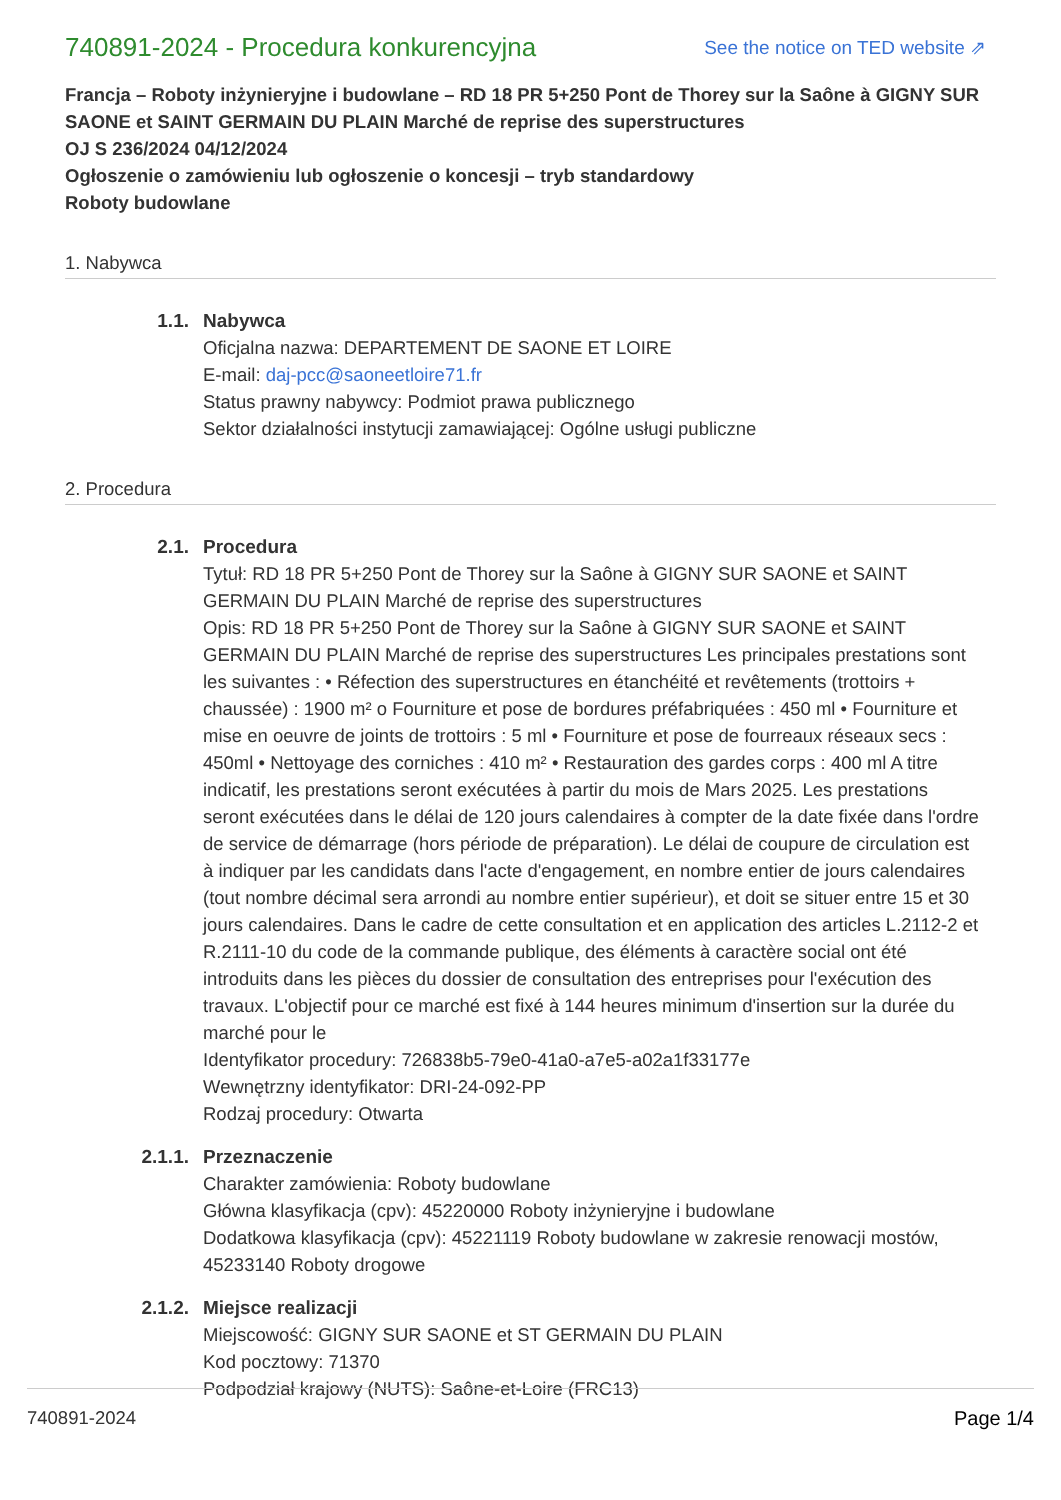740891-2024 - Procedura konkurencyjna
See the notice on TED website ⇗
Francja – Roboty inżynieryjne i budowlane – RD 18 PR 5+250 Pont de Thorey sur la Saône à GIGNY SUR SAONE et SAINT GERMAIN DU PLAIN Marché de reprise des superstructures
OJ S 236/2024 04/12/2024
Ogłoszenie o zamówieniu lub ogłoszenie o koncesji – tryb standardowy
Roboty budowlane
1. Nabywca
1.1. Nabywca
Oficjalna nazwa: DEPARTEMENT DE SAONE ET LOIRE
E-mail: daj-pcc@saoneetloire71.fr
Status prawny nabywcy: Podmiot prawa publicznego
Sektor działalności instytucji zamawiającej: Ogólne usługi publiczne
2. Procedura
2.1. Procedura
Tytuł: RD 18 PR 5+250 Pont de Thorey sur la Saône à GIGNY SUR SAONE et SAINT GERMAIN DU PLAIN Marché de reprise des superstructures
Opis: RD 18 PR 5+250 Pont de Thorey sur la Saône à GIGNY SUR SAONE et SAINT GERMAIN DU PLAIN Marché de reprise des superstructures Les principales prestations sont les suivantes : • Réfection des superstructures en étanchéité et revêtements (trottoirs + chaussée) : 1900 m² o Fourniture et pose de bordures préfabriquées : 450 ml • Fourniture et mise en oeuvre de joints de trottoirs : 5 ml • Fourniture et pose de fourreaux réseaux secs : 450ml • Nettoyage des corniches : 410 m² • Restauration des gardes corps : 400 ml A titre indicatif, les prestations seront exécutées à partir du mois de Mars 2025. Les prestations seront exécutées dans le délai de 120 jours calendaires à compter de la date fixée dans l'ordre de service de démarrage (hors période de préparation). Le délai de coupure de circulation est à indiquer par les candidats dans l'acte d'engagement, en nombre entier de jours calendaires (tout nombre décimal sera arrondi au nombre entier supérieur), et doit se situer entre 15 et 30 jours calendaires. Dans le cadre de cette consultation et en application des articles L.2112-2 et R.2111-10 du code de la commande publique, des éléments à caractère social ont été introduits dans les pièces du dossier de consultation des entreprises pour l'exécution des travaux. L'objectif pour ce marché est fixé à 144 heures minimum d'insertion sur la durée du marché pour le
Identyfikator procedury: 726838b5-79e0-41a0-a7e5-a02a1f33177e
Wewnętrzny identyfikator: DRI-24-092-PP
Rodzaj procedury: Otwarta
2.1.1. Przeznaczenie
Charakter zamówienia: Roboty budowlane
Główna klasyfikacja (cpv): 45220000 Roboty inżynieryjne i budowlane
Dodatkowa klasyfikacja (cpv): 45221119 Roboty budowlane w zakresie renowacji mostów, 45233140 Roboty drogowe
2.1.2. Miejsce realizacji
Miejscowość: GIGNY SUR SAONE et ST GERMAIN DU PLAIN
Kod pocztowy: 71370
Podpodział krajowy (NUTS): Saône-et-Loire (FRC13)
740891-2024 Page 1/4